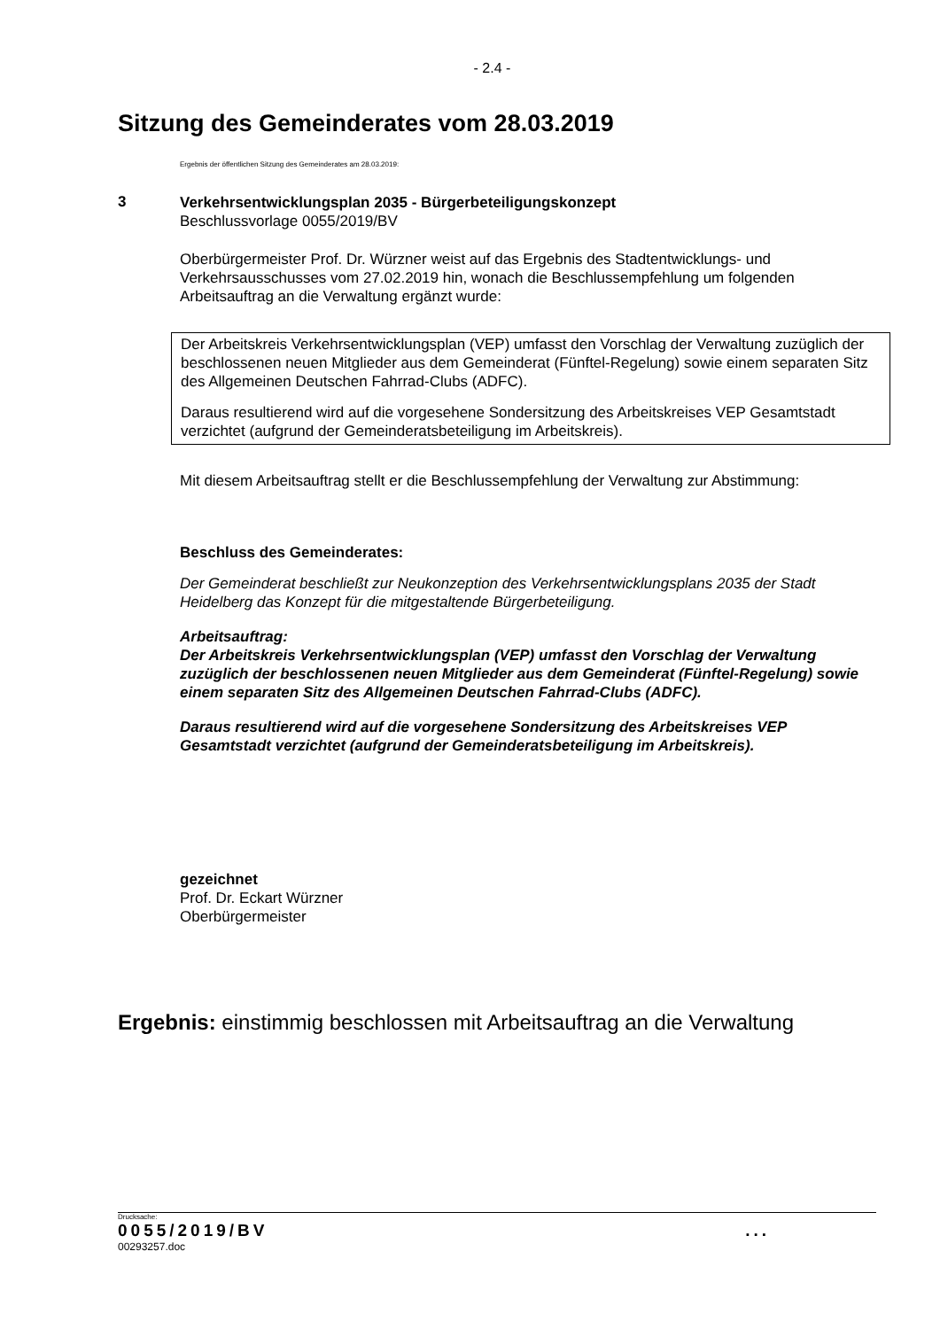- 2.4 -
Sitzung des Gemeinderates vom 28.03.2019
Ergebnis der öffentlichen Sitzung des Gemeinderates am 28.03.2019:
3
Verkehrsentwicklungsplan 2035 - Bürgerbeteiligungskonzept
Beschlussvorlage 0055/2019/BV
Oberbürgermeister Prof. Dr. Würzner weist auf das Ergebnis des Stadtentwicklungs- und Verkehrsausschusses vom 27.02.2019 hin, wonach die Beschlussempfehlung um folgenden Arbeitsauftrag an die Verwaltung ergänzt wurde:
Der Arbeitskreis Verkehrsentwicklungsplan (VEP) umfasst den Vorschlag der Verwaltung zuzüglich der beschlossenen neuen Mitglieder aus dem Gemeinderat (Fünftel-Regelung) sowie einem separaten Sitz des Allgemeinen Deutschen Fahrrad-Clubs (ADFC).
Daraus resultierend wird auf die vorgesehene Sondersitzung des Arbeitskreises VEP Gesamtstadt verzichtet (aufgrund der Gemeinderatsbeteiligung im Arbeitskreis).
Mit diesem Arbeitsauftrag stellt er die Beschlussempfehlung der Verwaltung zur Abstimmung:
Beschluss des Gemeinderates:
Der Gemeinderat beschließt zur Neukonzeption des Verkehrsentwicklungsplans 2035 der Stadt Heidelberg das Konzept für die mitgestaltende Bürgerbeteiligung.
Arbeitsauftrag:
Der Arbeitskreis Verkehrsentwicklungsplan (VEP) umfasst den Vorschlag der Verwaltung zuzüglich der beschlossenen neuen Mitglieder aus dem Gemeinderat (Fünftel-Regelung) sowie einem separaten Sitz des Allgemeinen Deutschen Fahrrad-Clubs (ADFC).
Daraus resultierend wird auf die vorgesehene Sondersitzung des Arbeitskreises VEP Gesamtstadt verzichtet (aufgrund der Gemeinderatsbeteiligung im Arbeitskreis).
gezeichnet
Prof. Dr. Eckart Würzner
Oberbürgermeister
Ergebnis: einstimmig beschlossen mit Arbeitsauftrag an die Verwaltung
Drucksache:
0055/2019/BV...
00293257.doc